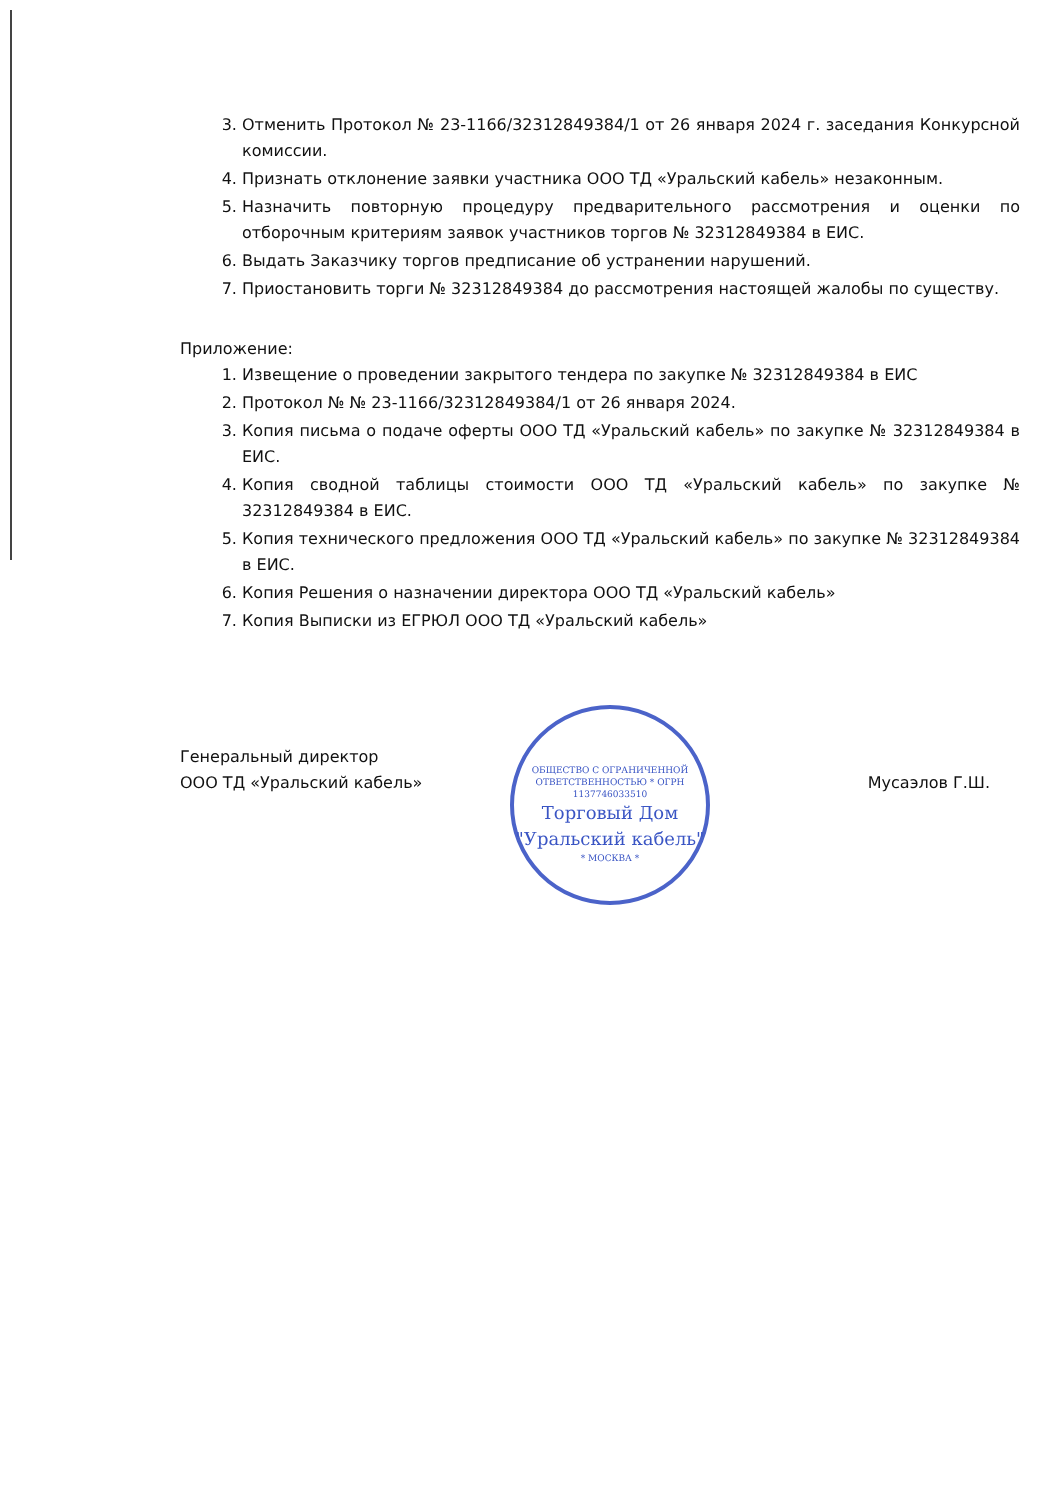3. Отменить Протокол № 23-1166/32312849384/1 от 26 января 2024 г. заседания Конкурсной комиссии.
4. Признать отклонение заявки участника ООО ТД «Уральский кабель» незаконным.
5. Назначить повторную процедуру предварительного рассмотрения и оценки по отборочным критериям заявок участников торгов № 32312849384 в ЕИС.
6. Выдать Заказчику торгов предписание об устранении нарушений.
7. Приостановить торги № 32312849384 до рассмотрения настоящей жалобы по существу.
Приложение:
1. Извещение о проведении закрытого тендера по закупке № 32312849384 в ЕИС
2. Протокол № № 23-1166/32312849384/1 от 26 января 2024.
3. Копия письма о подаче оферты ООО ТД «Уральский кабель» по закупке № 32312849384 в ЕИС.
4. Копия сводной таблицы стоимости ООО ТД «Уральский кабель» по закупке № 32312849384 в ЕИС.
5. Копия технического предложения ООО ТД «Уральский кабель» по закупке № 32312849384 в ЕИС.
6. Копия Решения о назначении директора ООО ТД «Уральский кабель»
7. Копия Выписки из ЕГРЮЛ ООО ТД «Уральский кабель»
Генеральный директор
ООО ТД «Уральский кабель»
Мусаэлов Г.Ш.
ОБЩЕСТВО С ОГРАНИЧЕННОЙ ОТВЕТСТВЕННОСТЬЮ * ОГРН 1137746033510
Торговый Дом
"Уральский кабель"
* МОСКВА *